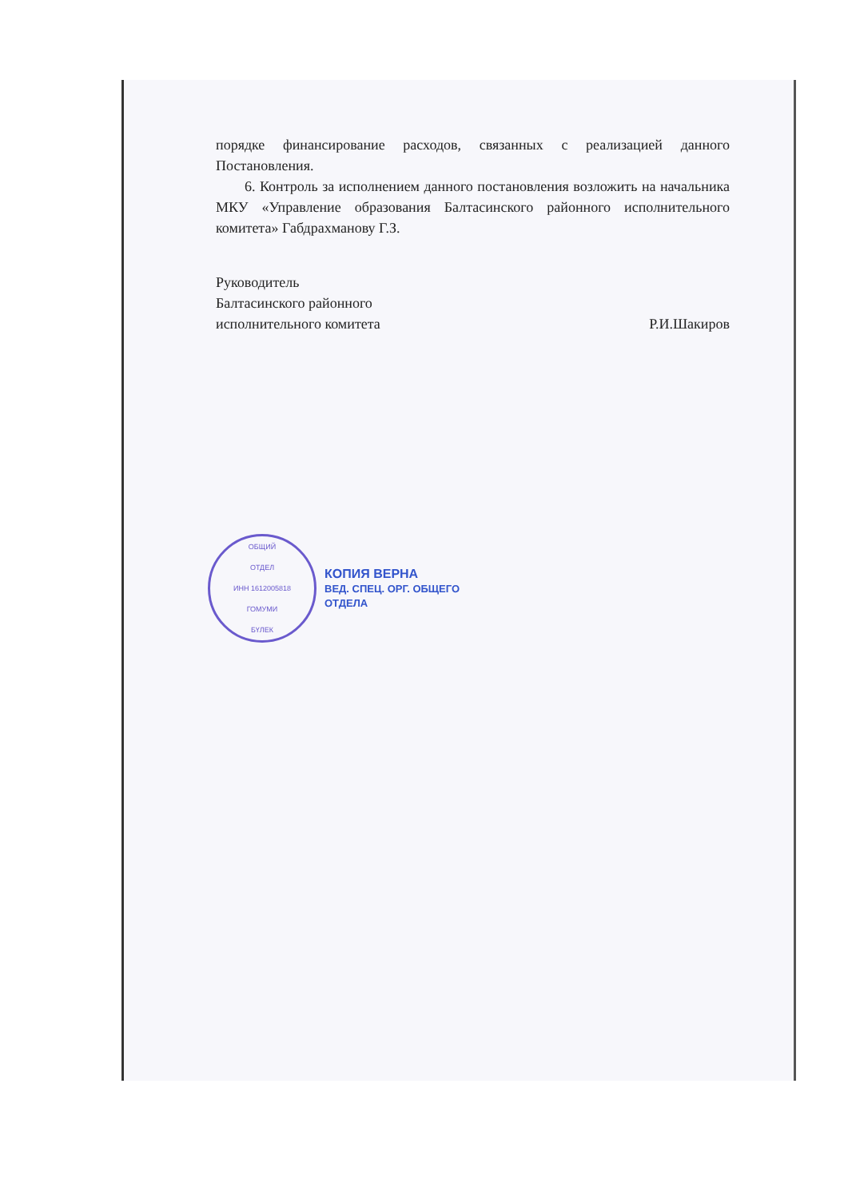порядке финансирование расходов, связанных с реализацией данного Постановления.
6. Контроль за исполнением данного постановления возложить на начальника МКУ «Управление образования Балтасинского районного исполнительного комитета» Габдрахманову Г.З.
Руководитель
Балтасинского районного
исполнительного комитета
Р.И.Шакиров
ОБЩИЙ
ОТДЕЛ
ИНН 1612005818
ГОМУМИ
БҮЛЕК
КОПИЯ ВЕРНА
ВЕД. СПЕЦ. ОРГ. ОБЩЕГО
ОТДЕЛА